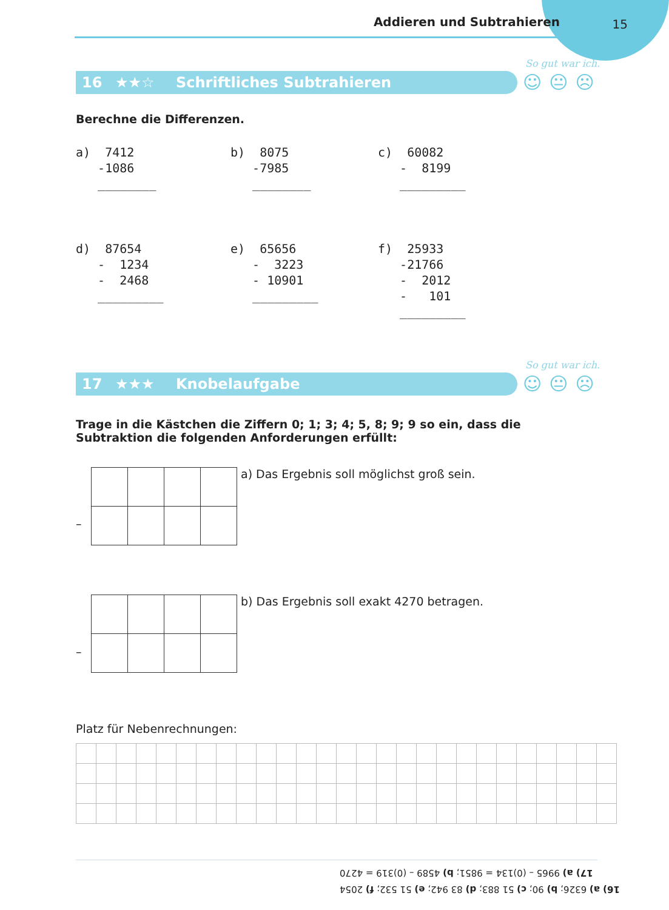Addieren und Subtrahieren
15
So gut war ich.
16 ★★☆ Schriftliches Subtrahieren ☺😐☹
Berechne die Differenzen.
a)  7412
   -1086
   ________
b)  8075
   -7985
   ________
c)  60082
   -  8199
   _________
d)  87654
   -  1234
   -  2468
   _________
e)  65656
   -  3223
   - 10901
   _________
f)  25933
   -21766
   -  2012
   -   101
   _________
So gut war ich.
17 ★★★ Knobelaufgabe ☺😐☹
Trage in die Kästchen die Ziffern 0; 1; 3; 4; 5, 8; 9; 9 so ein, dass die Subtraktion die folgenden Anforderungen erfüllt:
–
a) Das Ergebnis soll möglichst groß sein.
–
b) Das Ergebnis soll exakt 4270 betragen.
Platz für Nebenrechnungen:
17) a) 9965 – (0)134 = 9851; b) 4589 – (0)319 = 4270
16) a) 6326; b) 90; c) 51 883; d) 83 942; e) 51 532; f) 2054